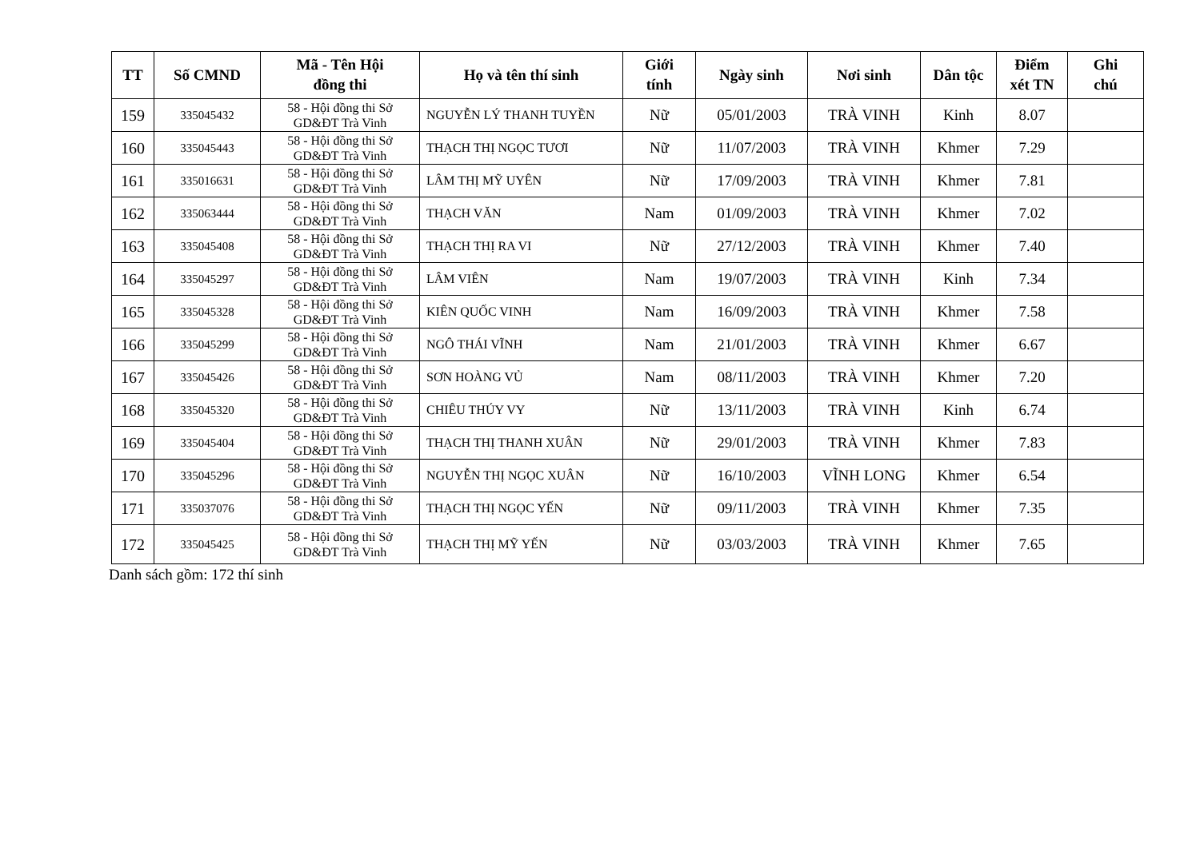| TT | Số CMND | Mã - Tên Hội đồng thi | Họ và tên thí sinh | Giới tính | Ngày sinh | Nơi sinh | Dân tộc | Điểm xét TN | Ghi chú |
| --- | --- | --- | --- | --- | --- | --- | --- | --- | --- |
| 159 | 335045432 | 58 - Hội đồng thi Sở GD&ĐT Trà Vinh | NGUYỄN LÝ THANH TUYỀN | Nữ | 05/01/2003 | TRÀ VINH | Kinh | 8.07 | |
| 160 | 335045443 | 58 - Hội đồng thi Sở GD&ĐT Trà Vinh | THẠCH THỊ NGỌC TƯƠI | Nữ | 11/07/2003 | TRÀ VINH | Khmer | 7.29 | |
| 161 | 335016631 | 58 - Hội đồng thi Sở GD&ĐT Trà Vinh | LÂM THỊ MỸ UYÊN | Nữ | 17/09/2003 | TRÀ VINH | Khmer | 7.81 | |
| 162 | 335063444 | 58 - Hội đồng thi Sở GD&ĐT Trà Vinh | THẠCH VĂN | Nam | 01/09/2003 | TRÀ VINH | Khmer | 7.02 | |
| 163 | 335045408 | 58 - Hội đồng thi Sở GD&ĐT Trà Vinh | THẠCH THỊ RA VI | Nữ | 27/12/2003 | TRÀ VINH | Khmer | 7.40 | |
| 164 | 335045297 | 58 - Hội đồng thi Sở GD&ĐT Trà Vinh | LÂM VIÊN | Nam | 19/07/2003 | TRÀ VINH | Kinh | 7.34 | |
| 165 | 335045328 | 58 - Hội đồng thi Sở GD&ĐT Trà Vinh | KIÊN QUỐC VINH | Nam | 16/09/2003 | TRÀ VINH | Khmer | 7.58 | |
| 166 | 335045299 | 58 - Hội đồng thi Sở GD&ĐT Trà Vinh | NGÔ THÁI VĨNH | Nam | 21/01/2003 | TRÀ VINH | Khmer | 6.67 | |
| 167 | 335045426 | 58 - Hội đồng thi Sở GD&ĐT Trà Vinh | SƠN HOÀNG VỦ | Nam | 08/11/2003 | TRÀ VINH | Khmer | 7.20 | |
| 168 | 335045320 | 58 - Hội đồng thi Sở GD&ĐT Trà Vinh | CHIÊU THÚY VY | Nữ | 13/11/2003 | TRÀ VINH | Kinh | 6.74 | |
| 169 | 335045404 | 58 - Hội đồng thi Sở GD&ĐT Trà Vinh | THẠCH THỊ THANH XUÂN | Nữ | 29/01/2003 | TRÀ VINH | Khmer | 7.83 | |
| 170 | 335045296 | 58 - Hội đồng thi Sở GD&ĐT Trà Vinh | NGUYỄN THỊ NGỌC XUÂN | Nữ | 16/10/2003 | VĨNH LONG | Khmer | 6.54 | |
| 171 | 335037076 | 58 - Hội đồng thi Sở GD&ĐT Trà Vinh | THẠCH THỊ NGỌC YẾN | Nữ | 09/11/2003 | TRÀ VINH | Khmer | 7.35 | |
| 172 | 335045425 | 58 - Hội đồng thi Sở GD&ĐT Trà Vinh | THẠCH THỊ MỸ YẾN | Nữ | 03/03/2003 | TRÀ VINH | Khmer | 7.65 | |
Danh sách gồm: 172 thí sinh